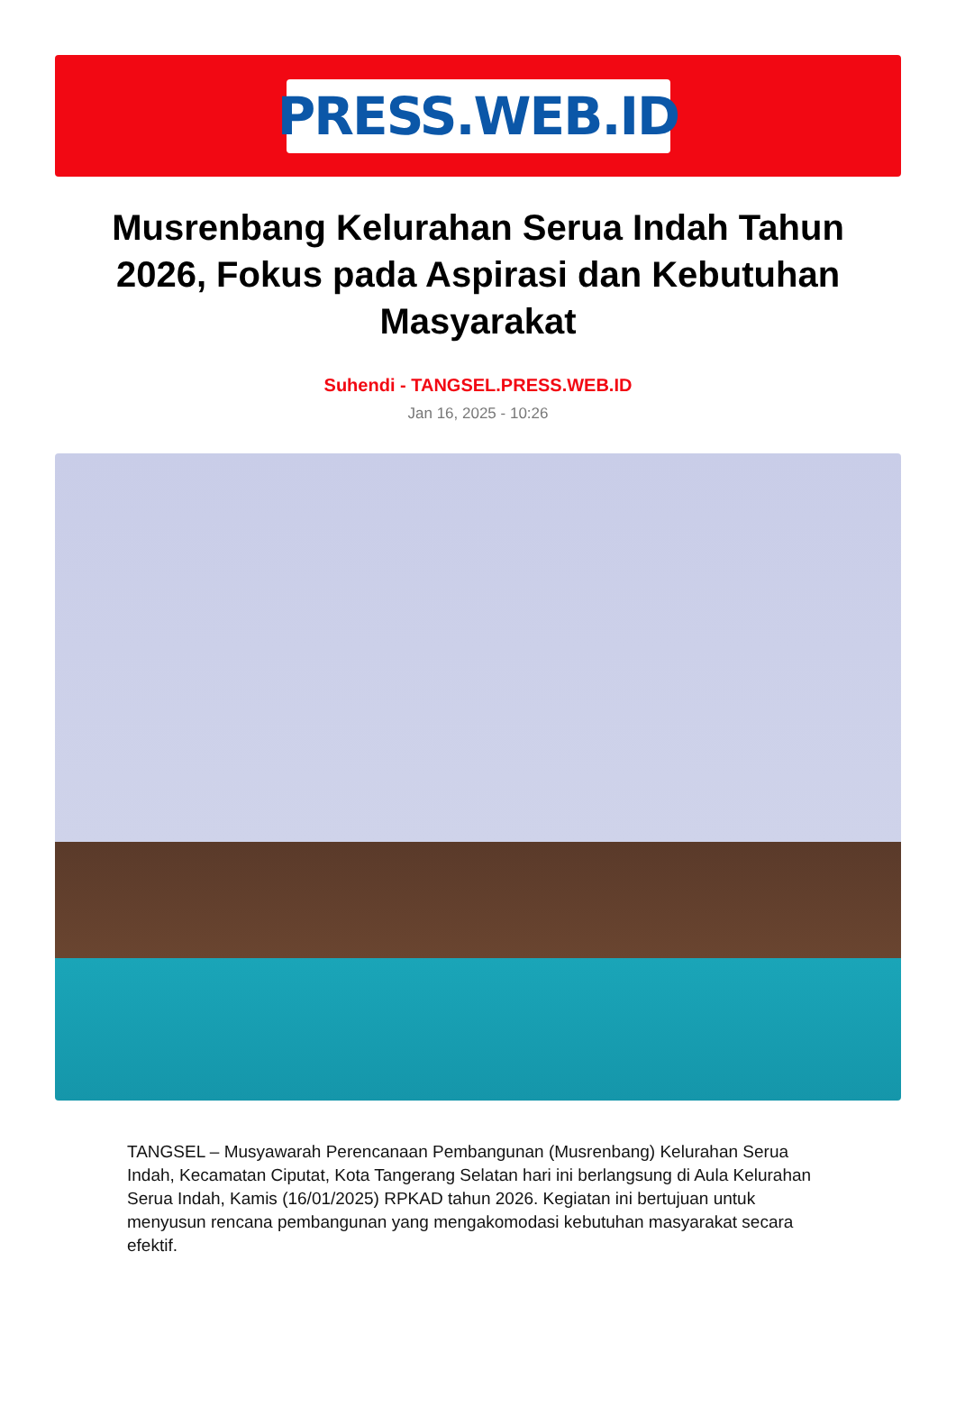PRESS.WEB.ID
Musrenbang Kelurahan Serua Indah Tahun 2026, Fokus pada Aspirasi dan Kebutuhan Masyarakat
Suhendi - TANGSEL.PRESS.WEB.ID
Jan 16, 2025 - 10:26
TANGSEL – Musyawarah Perencanaan Pembangunan (Musrenbang) Kelurahan Serua Indah, Kecamatan Ciputat, Kota Tangerang Selatan hari ini berlangsung di Aula Kelurahan Serua Indah, Kamis (16/01/2025) RPKAD tahun 2026. Kegiatan ini bertujuan untuk menyusun rencana pembangunan yang mengakomodasi kebutuhan masyarakat secara efektif.